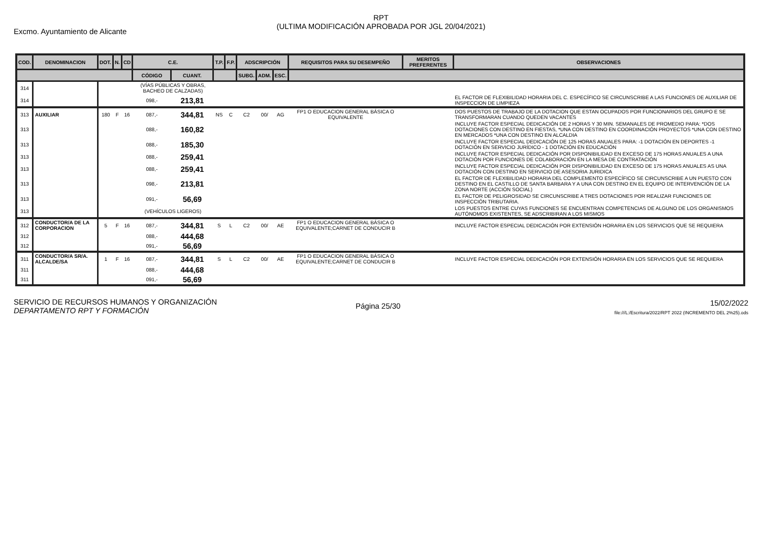Excmo. Ayuntamiento de Alicante
RPT
(ULTIMA MODIFICACIÓN APROBADA POR JGL 20/04/2021)
| COD. | DENOMINACION | DOT. | N. | CD | C.E. | | T.P. | F.P. | ADSCRIPCIÓN | | | REQUISITOS PARA SU DESEMPEÑO | MERITOS PREFERENTES | OBSERVACIONES |
| --- | --- | --- | --- | --- | --- | --- | --- | --- | --- | --- | --- | --- | --- | --- |
| | | | | | CÓDIGO | CUANT. | | | SUBG. | ADM. | ESC. | | | |
| 314 | | | | | (VÍAS PÚBLICAS Y OBRAS, BACHEO DE CALZADAS) | | | | | | | | | |
| 314 | | | | | 098,- | 213,81 | | | | | | | | EL FACTOR DE FLEXIBILIDAD HORARIA DEL C. ESPECÍFICO SE CIRCUNSCRIBE A LAS FUNCIONES DE AUXILIAR DE INSPECCION DE LIMPIEZA |
| 313 | AUXILIAR | 180 | F | 16 | 087,- | 344,81 | NS | C | C2 | 00/ | AG | FP1 O EDUCACION GENERAL BÁSICA O EQUIVALENTE | | DOS PUESTOS DE TRABAJO DE LA DOTACION QUE ESTAN OCUPADOS POR FUNCIONARIOS DEL GRUPO E SE TRANSFORMARAN CUANDO QUEDEN VACANTES |
| 313 | | | | | 088,- | 160,82 | | | | | | | | INCLUYE FACTOR ESPECIAL DEDICACIÓN DE 2 HORAS Y 30 MIN. SEMANALES DE PROMEDIO PARA: *DOS DOTACIONES CON DESTINO EN FIESTAS, *UNA CON DESTINO EN COORDINACIÓN PROYECTOS *UNA CON DESTINO EN MERCADOS *UNA CON DESTINO EN ALCALDIA |
| 313 | | | | | 088,- | 185,30 | | | | | | | | INCLUYE FACTOR ESPECIAL DEDICACIÓN DE 125 HORAS ANUALES PARA: -1 DOTACIÓN EN DEPORTES -1 DOTACIÓN EN SERVICIO JURÍDICO - 1 DOTACIÓN EN EDUCACIÓN |
| 313 | | | | | 088,- | 259,41 | | | | | | | | INCLUYE FACTOR ESPECIAL DEDICACIÓN POR DISPONIBILIDAD EN EXCESO DE 175 HORAS ANUALES A UNA DOTACIÓN POR FUNCIONES DE COLABORACIÓN EN LA MESA DE CONTRATACIÓN |
| 313 | | | | | 088,- | 259,41 | | | | | | | | INCLUYE FACTOR ESPECIAL DEDICACIÓN POR DISPONIBILIDAD EN EXCESO DE 175 HORAS ANUALES AS UNA DOTACIÓN CON DESTINO EN SERVICIO DE ASESORIA JURIDICA |
| 313 | | | | | 098,- | 213,81 | | | | | | | | EL FACTOR DE FLEXIBILIDAD HORARIA DEL COMPLEMENTO ESPECÍFICO SE CIRCUNSCRIBE A UN PUESTO CON DESTINO EN EL CASTILLO DE SANTA BARBARA Y A UNA CON DESTINO EN EL EQUIPO DE INTERVENCIÓN DE LA ZONA NORTE (ACCIÓN SOCIAL) |
| 313 | | | | | 091,- | 56,69 | | | | | | | | EL FACTOR DE PELIGROSIDAD SE CIRCUNSCRIBE A TRES DOTACIONES POR REALIZAR FUNCIONES DE INSPECCIÓN TRIBUTARIA. |
| 313 | | | | | (VEHÍCULOS LIGEROS) | | | | | | | | | LOS PUESTOS ENTRE CUYAS FUNCIONES SE ENCUENTRAN COMPETENCIAS DE ALGUNO DE LOS ORGANISMOS AUTÓNOMOS EXISTENTES, SE ADSCRIBIRAN A LOS MISMOS |
| 312 | CONDUCTOR/A DE LA CORPORACION | 5 | F | 16 | 087,- | 344,81 | S | L | C2 | 00/ | AE | FP1 O EDUCACION GENERAL BÁSICA O EQUIVALENTE;CARNET DE CONDUCIR B | | INCLUYE FACTOR ESPECIAL DEDICACIÓN POR EXTENSIÓN HORARIA EN LOS SERVICIOS QUE SE REQUIERA |
| 312 | | | | | 088,- | 444,68 | | | | | | | | |
| 312 | | | | | 091,- | 56,69 | | | | | | | | |
| 311 | CONDUCTOR/A SR/A. ALCALDE/SA | 1 | F | 16 | 087,- | 344,81 | S | L | C2 | 00/ | AE | FP1 O EDUCACION GENERAL BÁSICA O EQUIVALENTE;CARNET DE CONDUCIR B | | INCLUYE FACTOR ESPECIAL DEDICACIÓN POR EXTENSIÓN HORARIA EN LOS SERVICIOS QUE SE REQUIERA |
| 311 | | | | | 088,- | 444,68 | | | | | | | | |
| 311 | | | | | 091,- | 56,69 | | | | | | | | |
SERVICIO DE RECURSOS HUMANOS Y ORGANIZACIÓN
DEPARTAMENTO RPT Y FORMACIÓN
Página 25/30
15/02/2022
file:///L:/Escritura/2022/RPT 2022 (INCREMENTO DEL 2%25).ods